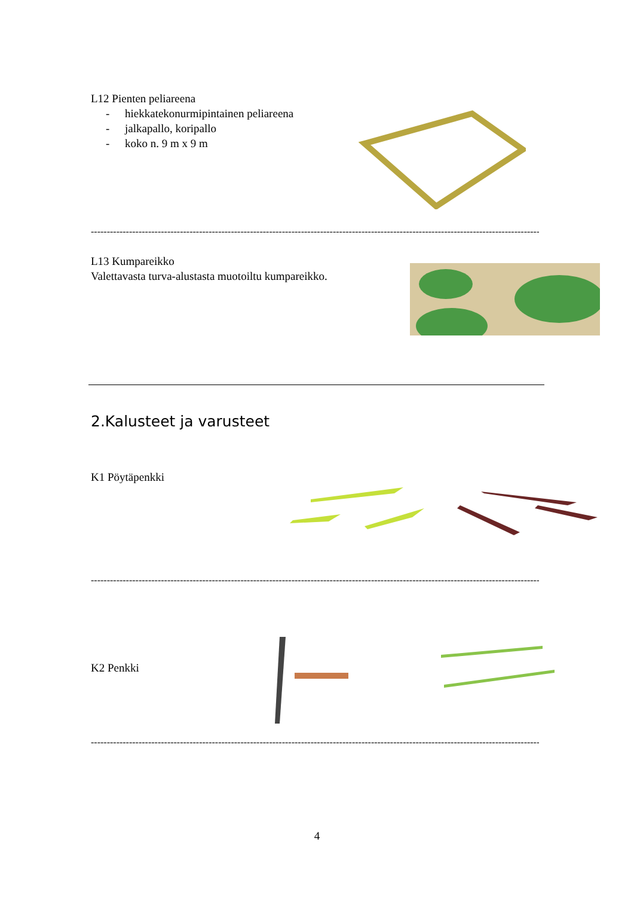L12 Pienten peliareena
- hiekkatekonurmipintainen peliareena
- jalkapallo, koripallo
- koko n. 9 m x 9 m
------------------------------------------------------------------------------------------------------------------------------------------------
L13 Kumpareikko
Valettavasta turva-alustasta muotoiltu kumpareikko.
2.Kalusteet ja varusteet
K1 Pöytäpenkki
------------------------------------------------------------------------------------------------------------------------------------------------
K2 Penkki
------------------------------------------------------------------------------------------------------------------------------------------------
4